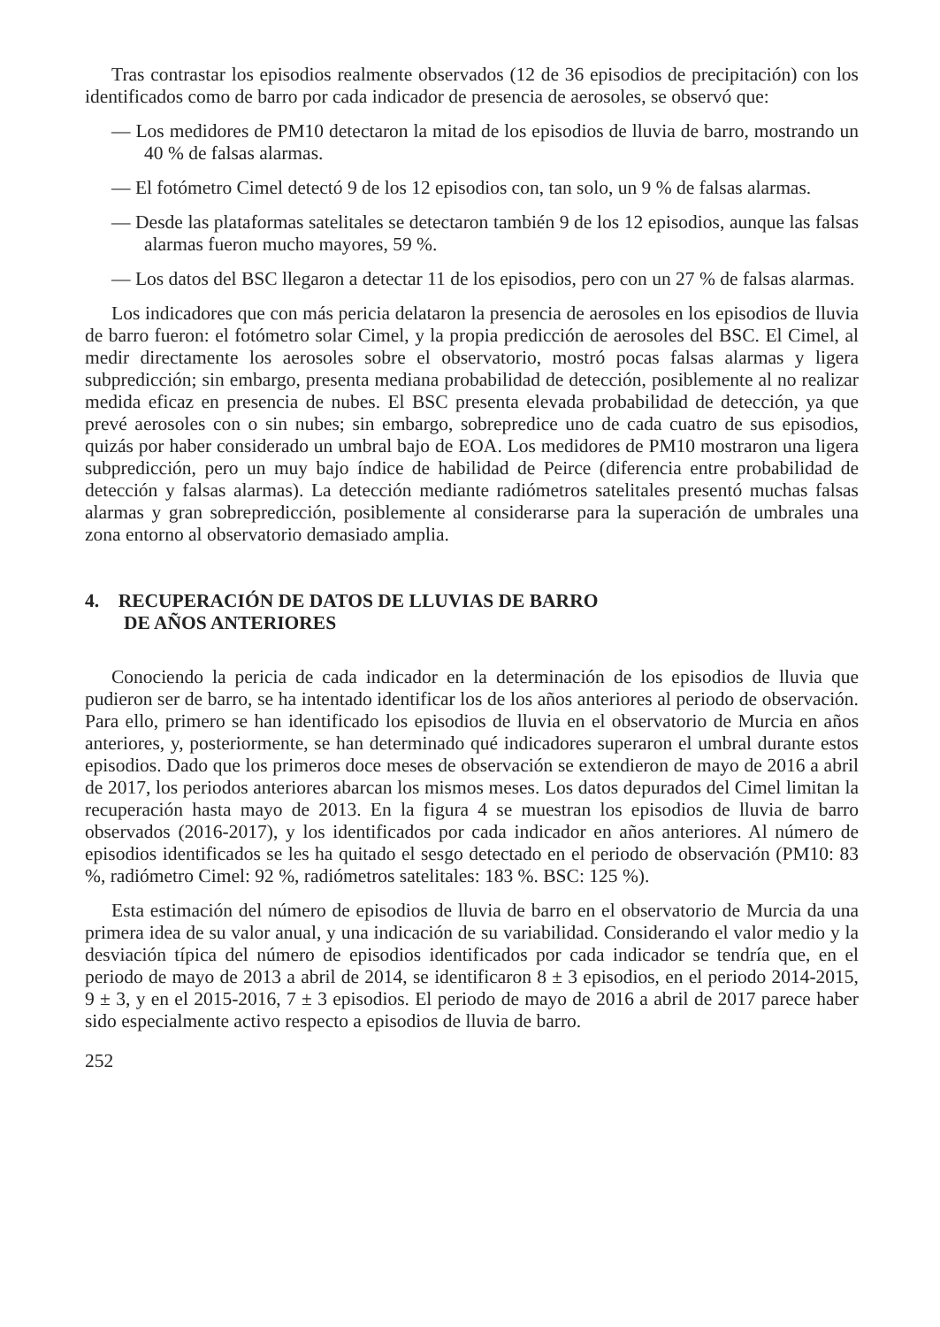Tras contrastar los episodios realmente observados (12 de 36 episodios de precipitación) con los identificados como de barro por cada indicador de presencia de aerosoles, se observó que:
— Los medidores de PM10 detectaron la mitad de los episodios de lluvia de barro, mostrando un 40 % de falsas alarmas.
— El fotómetro Cimel detectó 9 de los 12 episodios con, tan solo, un 9 % de falsas alarmas.
— Desde las plataformas satelitales se detectaron también 9 de los 12 episodios, aunque las falsas alarmas fueron mucho mayores, 59 %.
— Los datos del BSC llegaron a detectar 11 de los episodios, pero con un 27 % de falsas alarmas.
Los indicadores que con más pericia delataron la presencia de aerosoles en los episodios de lluvia de barro fueron: el fotómetro solar Cimel, y la propia predicción de aerosoles del BSC. El Cimel, al medir directamente los aerosoles sobre el observatorio, mostró pocas falsas alarmas y ligera subpredicción; sin embargo, presenta mediana probabilidad de detección, posiblemente al no realizar medida eficaz en presencia de nubes. El BSC presenta elevada probabilidad de detección, ya que prevé aerosoles con o sin nubes; sin embargo, sobrepredice uno de cada cuatro de sus episodios, quizás por haber considerado un umbral bajo de EOA. Los medidores de PM10 mostraron una ligera subpredicción, pero un muy bajo índice de habilidad de Peirce (diferencia entre probabilidad de detección y falsas alarmas). La detección mediante radiómetros satelitales presentó muchas falsas alarmas y gran sobrepredicción, posiblemente al considerarse para la superación de umbrales una zona entorno al observatorio demasiado amplia.
4. RECUPERACIÓN DE DATOS DE LLUVIAS DE BARRO
DE AÑOS ANTERIORES
Conociendo la pericia de cada indicador en la determinación de los episodios de lluvia que pudieron ser de barro, se ha intentado identificar los de los años anteriores al periodo de observación. Para ello, primero se han identificado los episodios de lluvia en el observatorio de Murcia en años anteriores, y, posteriormente, se han determinado qué indicadores superaron el umbral durante estos episodios. Dado que los primeros doce meses de observación se extendieron de mayo de 2016 a abril de 2017, los periodos anteriores abarcan los mismos meses. Los datos depurados del Cimel limitan la recuperación hasta mayo de 2013. En la figura 4 se muestran los episodios de lluvia de barro observados (2016-2017), y los identificados por cada indicador en años anteriores. Al número de episodios identificados se les ha quitado el sesgo detectado en el periodo de observación (PM10: 83 %, radiómetro Cimel: 92 %, radiómetros satelitales: 183 %. BSC: 125 %).
Esta estimación del número de episodios de lluvia de barro en el observatorio de Murcia da una primera idea de su valor anual, y una indicación de su variabilidad. Considerando el valor medio y la desviación típica del número de episodios identificados por cada indicador se tendría que, en el periodo de mayo de 2013 a abril de 2014, se identificaron 8 ± 3 episodios, en el periodo 2014-2015, 9 ± 3, y en el 2015-2016, 7 ± 3 episodios. El periodo de mayo de 2016 a abril de 2017 parece haber sido especialmente activo respecto a episodios de lluvia de barro.
252